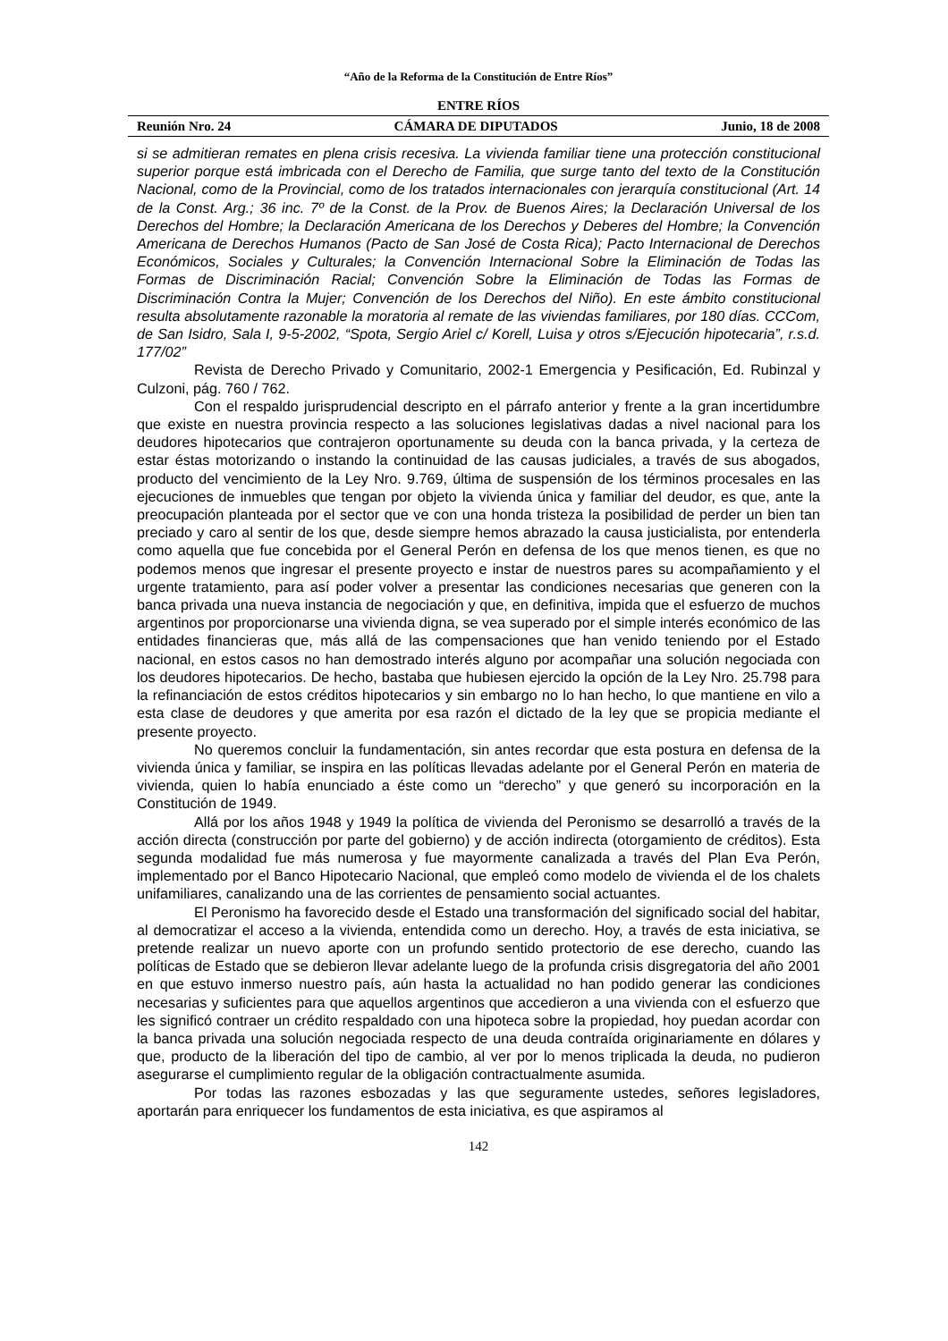“Año de la Reforma de la Constitución de Entre Ríos”
ENTRE RÍOS
Reunión Nro. 24 CÁMARA DE DIPUTADOS Junio, 18 de 2008
si se admitieran remates en plena crisis recesiva. La vivienda familiar tiene una protección constitucional superior porque está imbricada con el Derecho de Familia, que surge tanto del texto de la Constitución Nacional, como de la Provincial, como de los tratados internacionales con jerarquía constitucional (Art. 14 de la Const. Arg.; 36 inc. 7º de la Const. de la Prov. de Buenos Aires; la Declaración Universal de los Derechos del Hombre; la Declaración Americana de los Derechos y Deberes del Hombre; la Convención Americana de Derechos Humanos (Pacto de San José de Costa Rica); Pacto Internacional de Derechos Económicos, Sociales y Culturales; la Convención Internacional Sobre la Eliminación de Todas las Formas de Discriminación Racial; Convención Sobre la Eliminación de Todas las Formas de Discriminación Contra la Mujer; Convención de los Derechos del Niño). En este ámbito constitucional resulta absolutamente razonable la moratoria al remate de las viviendas familiares, por 180 días. CCCom, de San Isidro, Sala I, 9-5-2002, “Spota, Sergio Ariel c/ Korell, Luisa y otros s/Ejecución hipotecaria”, r.s.d. 177/02”
Revista de Derecho Privado y Comunitario, 2002-1 Emergencia y Pesificación, Ed. Rubinzal y Culzoni, pág. 760 / 762.
Con el respaldo jurisprudencial descripto en el párrafo anterior y frente a la gran incertidumbre que existe en nuestra provincia respecto a las soluciones legislativas dadas a nivel nacional para los deudores hipotecarios que contrajeron oportunamente su deuda con la banca privada, y la certeza de estar éstas motorizando o instando la continuidad de las causas judiciales, a través de sus abogados, producto del vencimiento de la Ley Nro. 9.769, última de suspensión de los términos procesales en las ejecuciones de inmuebles que tengan por objeto la vivienda única y familiar del deudor, es que, ante la preocupación planteada por el sector que ve con una honda tristeza la posibilidad de perder un bien tan preciado y caro al sentir de los que, desde siempre hemos abrazado la causa justicialista, por entenderla como aquella que fue concebida por el General Perón en defensa de los que menos tienen, es que no podemos menos que ingresar el presente proyecto e instar de nuestros pares su acompañamiento y el urgente tratamiento, para así poder volver a presentar las condiciones necesarias que generen con la banca privada una nueva instancia de negociación y que, en definitiva, impida que el esfuerzo de muchos argentinos por proporcionarse una vivienda digna, se vea superado por el simple interés económico de las entidades financieras que, más allá de las compensaciones que han venido teniendo por el Estado nacional, en estos casos no han demostrado interés alguno por acompañar una solución negociada con los deudores hipotecarios. De hecho, bastaba que hubiesen ejercido la opción de la Ley Nro. 25.798 para la refinanciación de estos créditos hipotecarios y sin embargo no lo han hecho, lo que mantiene en vilo a esta clase de deudores y que amerita por esa razón el dictado de la ley que se propicia mediante el presente proyecto.
No queremos concluir la fundamentación, sin antes recordar que esta postura en defensa de la vivienda única y familiar, se inspira en las políticas llevadas adelante por el General Perón en materia de vivienda, quien lo había enunciado a éste como un “derecho” y que generó su incorporación en la Constitución de 1949.
Allá por los años 1948 y 1949 la política de vivienda del Peronismo se desarrolló a través de la acción directa (construcción por parte del gobierno) y de acción indirecta (otorgamiento de créditos). Esta segunda modalidad fue más numerosa y fue mayormente canalizada a través del Plan Eva Perón, implementado por el Banco Hipotecario Nacional, que empleó como modelo de vivienda el de los chalets unifamiliares, canalizando una de las corrientes de pensamiento social actuantes.
El Peronismo ha favorecido desde el Estado una transformación del significado social del habitar, al democratizar el acceso a la vivienda, entendida como un derecho. Hoy, a través de esta iniciativa, se pretende realizar un nuevo aporte con un profundo sentido protectorio de ese derecho, cuando las políticas de Estado que se debieron llevar adelante luego de la profunda crisis disgregatoria del año 2001 en que estuvo inmerso nuestro país, aún hasta la actualidad no han podido generar las condiciones necesarias y suficientes para que aquellos argentinos que accedieron a una vivienda con el esfuerzo que les significó contraer un crédito respaldado con una hipoteca sobre la propiedad, hoy puedan acordar con la banca privada una solución negociada respecto de una deuda contraída originariamente en dólares y que, producto de la liberación del tipo de cambio, al ver por lo menos triplicada la deuda, no pudieron asegurarse el cumplimiento regular de la obligación contractualmente asumida.
Por todas las razones esbozadas y las que seguramente ustedes, señores legisladores, aportarán para enriquecer los fundamentos de esta iniciativa, es que aspiramos al
142